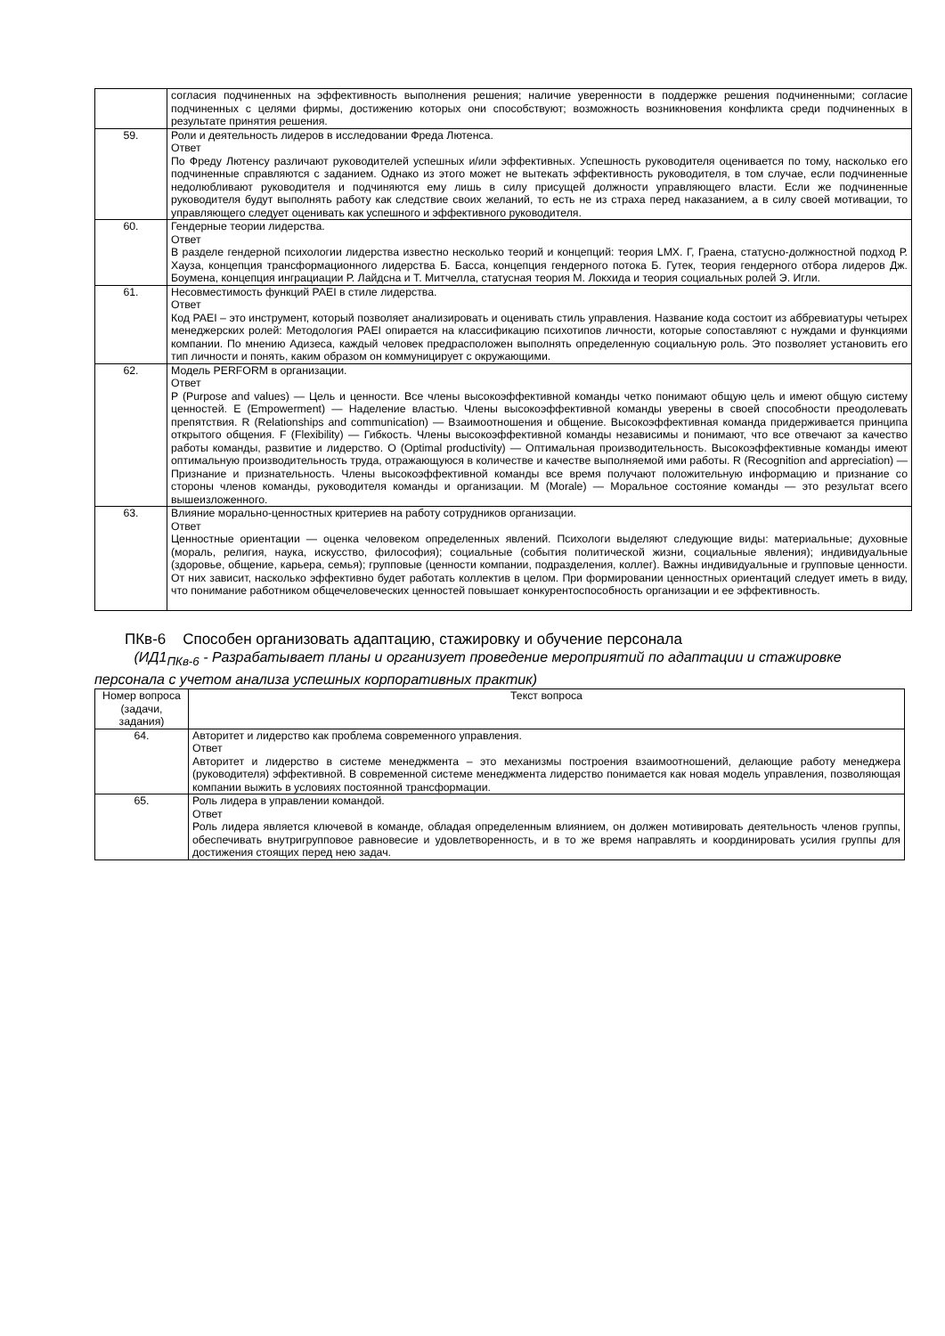| | согласия подчиненных на эффективность выполнения решения; наличие уверенности в поддержке решения подчиненными; согласие подчиненных с целями фирмы, достижению которых они способствуют; возможность возникновения конфликта среди подчиненных в результате принятия решения. |
| 59. | Роли и деятельность лидеров в исследовании Фреда Лютенса. Ответ По Фреду Лютенсу различают руководителей успешных и/или эффективных. Успешность руководителя оценивается по тому, насколько его подчиненные справляются с заданием. Однако из этого может не вытекать эффективность руководителя, в том случае, если подчиненные недолюбливают руководителя и подчиняются ему лишь в силу присущей должности управляющего власти. Если же подчиненные руководителя будут выполнять работу как следствие своих желаний, то есть не из страха перед наказанием, а в силу своей мотивации, то управляющего следует оценивать как успешного и эффективного руководителя. |
| 60. | Гендерные теории лидерства. Ответ В разделе гендерной психологии лидерства известно несколько теорий и концепций: теория LMX. Г, Граена, статусно-должностной подход Р. Хауза, концепция трансформационного лидерства Б. Басса, концепция гендерного потока Б. Гутек, теория гендерного отбора лидеров Дж. Боумена, концепция инграциации Р. Лайдсна и Т. Митчелла, статусная теория М. Локхида и теория социальных ролей Э. Игли. |
| 61. | Несовместимость функций PAEI в стиле лидерства. Ответ Код PAEI – это инструмент, который позволяет анализировать и оценивать стиль управления. Название кода состоит из аббревиатуры четырех менеджерских ролей: Методология PAEI опирается на классификацию психотипов личности, которые сопоставляют с нуждами и функциями компании. По мнению Адизеса, каждый человек предрасположен выполнять определенную социальную роль. Это позволяет установить его тип личности и понять, каким образом он коммуницирует с окружающими. |
| 62. | Модель PERFORM в организации. Ответ P (Purpose and values) — Цель и ценности. Все члены высокоэффективной команды четко понимают общую цель и имеют общую систему ценностей. E (Empowerment) — Наделение властью. Члены высокоэффективной команды уверены в своей способности преодолевать препятствия. R (Relationships and communication) — Взаимоотношения и общение. Высокоэффективная команда придерживается принципа открытого общения. F (Flexibility) — Гибкость. Члены высокоэффективной команды независимы и понимают, что все отвечают за качество работы команды, развитие и лидерство. O (Optimal productivity) — Оптимальная производительность. Высокоэффективные команды имеют оптимальную производительность труда, отражающуюся в количестве и качестве выполняемой ими работы. R (Recognition and appreciation) — Признание и признательность. Члены высокоэффективной команды все время получают положительную информацию и признание со стороны членов команды, руководителя команды и организации. M (Morale) — Моральное состояние команды — это результат всего вышеизложенного. |
| 63. | Влияние морально-ценностных критериев на работу сотрудников организации. Ответ Ценностные ориентации — оценка человеком определенных явлений. Психологи выделяют следующие виды: материальные; духовные (мораль, религия, наука, искусство, философия); социальные (события политической жизни, социальные явления); индивидуальные (здоровье, общение, карьера, семья); групповые (ценности компании, подразделения, коллег). Важны индивидуальные и групповые ценности. От них зависит, насколько эффективно будет работать коллектив в целом. При формировании ценностных ориентаций следует иметь в виду, что понимание работником общечеловеческих ценностей повышает конкурентоспособность организации и ее эффективность. |
ПКв-6 Способен организовать адаптацию, стажировку и обучение персонала
(ИД1<sub>ПКв-6</sub> - Разрабатывает планы и организует проведение мероприятий по адаптации и стажировке персонала с учетом анализа успешных корпоративных практик)
| Номер вопроса (задачи, задания) | Текст вопроса |
| --- | --- |
| 64. | Авторитет и лидерство как проблема современного управления. Ответ Авторитет и лидерство в системе менеджмента – это механизмы построения взаимоотношений, делающие работу менеджера (руководителя) эффективной. В современной системе менеджмента лидерство понимается как новая модель управления, позволяющая компании выжить в условиях постоянной трансформации. |
| 65. | Роль лидера в управлении командой. Ответ Роль лидера является ключевой в команде, обладая определенным влиянием, он должен мотивировать деятельность членов группы, обеспечивать внутригрупповое равновесие и удовлетворенность, и в то же время направлять и координировать усилия группы для достижения стоящих перед нею задач. |